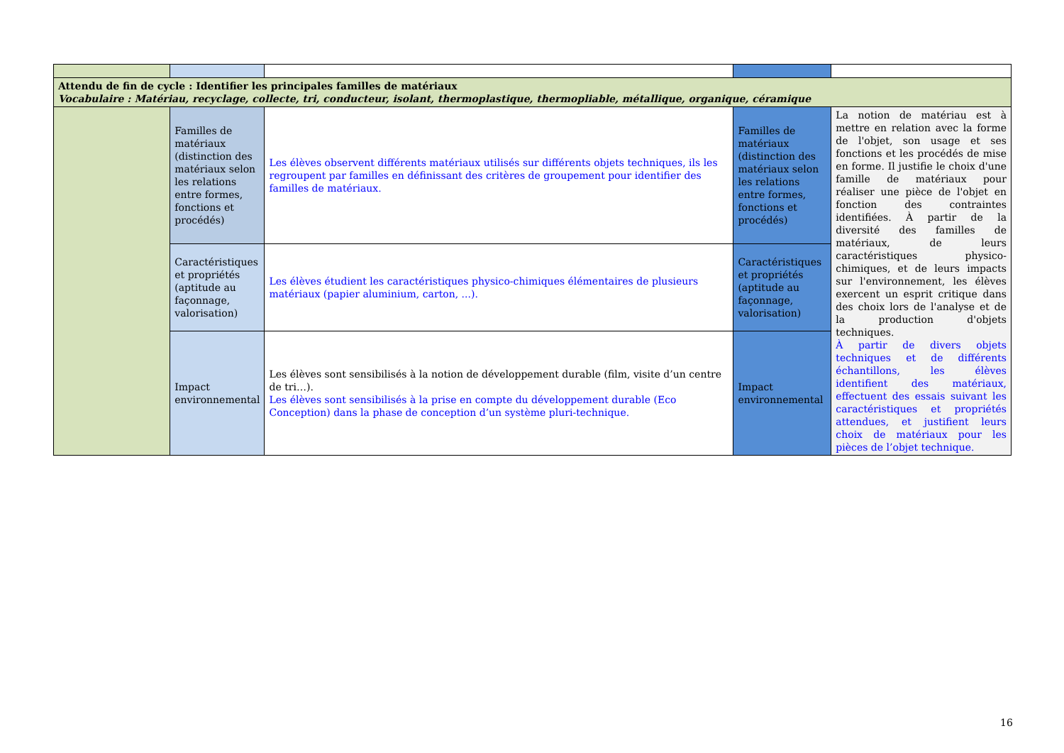| Attendu de fin de cycle : Identifier les principales familles de matériaux Vocabulaire : Matériau, recyclage, collecte, tri, conducteur, isolant, thermoplastique, thermopliable, métallique, organique, céramique | | | | |
| | Familles de matériaux (distinction des matériaux selon les relations entre formes, fonctions et procédés) | Les élèves observent différents matériaux utilisés sur différents objets techniques, ils les regroupent par familles en définissant des critères de groupement pour identifier des familles de matériaux. | Familles de matériaux (distinction des matériaux selon les relations entre formes, fonctions et procédés) | La notion de matériau est à mettre en relation avec la forme de l'objet, son usage et ses fonctions et les procédés de mise en forme. Il justifie le choix d'une famille de matériaux pour réaliser une pièce de l'objet en fonction des contraintes identifiées. À partir de la diversité des familles de matériaux, de leurs caractéristiques physico-chimiques, et de leurs impacts sur l'environnement, les élèves exercent un esprit critique dans des choix lors de l'analyse et de la production d'objets techniques. À partir de divers objets techniques et de différents échantillons, les élèves identifient des matériaux, effectuent des essais suivant les caractéristiques et propriétés attendues, et justifient leurs choix de matériaux pour les pièces de l’objet technique. |
| | Caractéristiques et propriétés (aptitude au façonnage, valorisation) | Les élèves étudient les caractéristiques physico-chimiques élémentaires de plusieurs matériaux (papier aluminium, carton, ...). | Caractéristiques et propriétés (aptitude au façonnage, valorisation) | |
| | Impact environnemental | Les élèves sont sensibilisés à la notion de développement durable (film, visite d’un centre de tri…). Les élèves sont sensibilisés à la prise en compte du développement durable (Eco Conception) dans la phase de conception d’un système pluri-technique. | Impact environnemental | |
16